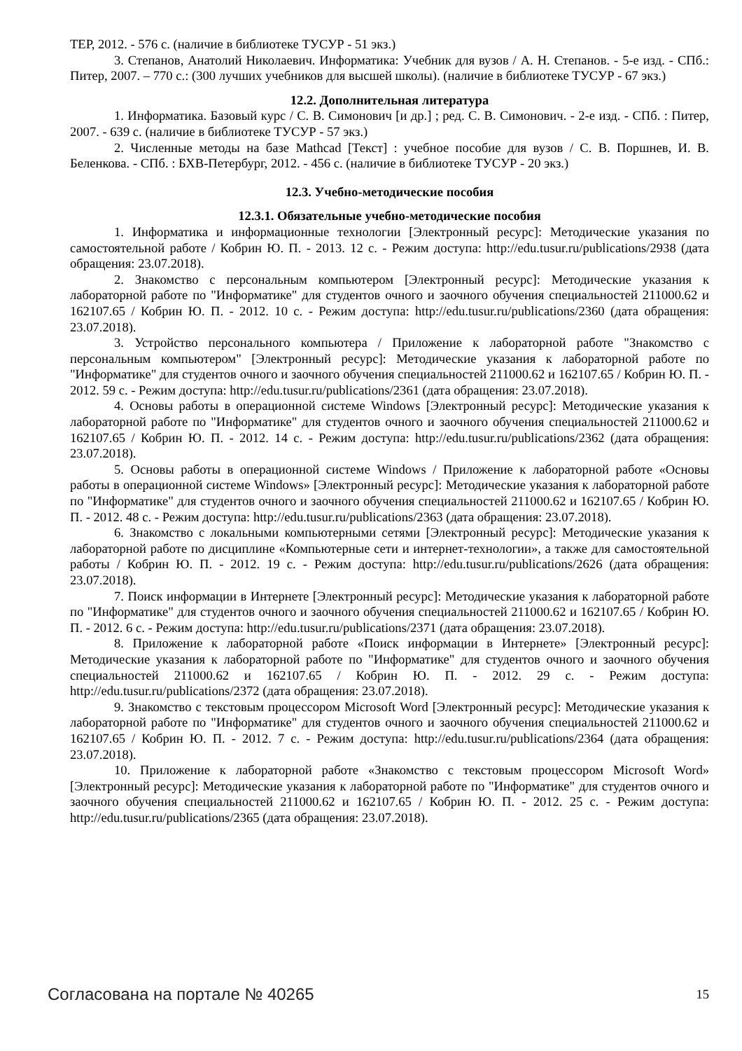ТЕР, 2012. - 576 с. (наличие в библиотеке ТУСУР - 51 экз.)
3. Степанов, Анатолий Николаевич. Информатика: Учебник для вузов / А. Н. Степанов. - 5-е изд. - СПб.: Питер, 2007. – 770 с.: (300 лучших учебников для высшей школы). (наличие в библиотеке ТУСУР - 67 экз.)
12.2. Дополнительная литература
1. Информатика. Базовый курс / С. В. Симонович [и др.] ; ред. С. В. Симонович. - 2-е изд. - СПб. : Питер, 2007. - 639 с. (наличие в библиотеке ТУСУР - 57 экз.)
2. Численные методы на базе Mathcad [Текст] : учебное пособие для вузов / С. В. Поршнев, И. В. Беленкова. - СПб. : БХВ-Петербург, 2012. - 456 с. (наличие в библиотеке ТУСУР - 20 экз.)
12.3. Учебно-методические пособия
12.3.1. Обязательные учебно-методические пособия
1. Информатика и информационные технологии [Электронный ресурс]: Методические указания по самостоятельной работе / Кобрин Ю. П. - 2013. 12 с. - Режим доступа: http://edu.tusur.ru/publications/2938 (дата обращения: 23.07.2018).
2. Знакомство с персональным компьютером [Электронный ресурс]: Методические указания к лабораторной работе по "Информатике" для студентов очного и заочного обучения специальностей 211000.62 и 162107.65 / Кобрин Ю. П. - 2012. 10 с. - Режим доступа: http://edu.tusur.ru/publications/2360 (дата обращения: 23.07.2018).
3. Устройство персонального компьютера / Приложение к лабораторной работе "Знакомство с персональным компьютером" [Электронный ресурс]: Методические указания к лабораторной работе по "Информатике" для студентов очного и заочного обучения специальностей 211000.62 и 162107.65 / Кобрин Ю. П. - 2012. 59 с. - Режим доступа: http://edu.tusur.ru/publications/2361 (дата обращения: 23.07.2018).
4. Основы работы в операционной системе Windows [Электронный ресурс]: Методические указания к лабораторной работе по "Информатике" для студентов очного и заочного обучения специальностей 211000.62 и 162107.65 / Кобрин Ю. П. - 2012. 14 с. - Режим доступа: http://edu.tusur.ru/publications/2362 (дата обращения: 23.07.2018).
5. Основы работы в операционной системе Windows / Приложение к лабораторной работе «Основы работы в операционной системе Windows» [Электронный ресурс]: Методические указания к лабораторной работе по "Информатике" для студентов очного и заочного обучения специальностей 211000.62 и 162107.65 / Кобрин Ю. П. - 2012. 48 с. - Режим доступа: http://edu.tusur.ru/publications/2363 (дата обращения: 23.07.2018).
6. Знакомство с локальными компьютерными сетями [Электронный ресурс]: Методические указания к лабораторной работе по дисциплине «Компьютерные сети и интернет-технологии», а также для самостоятельной работы / Кобрин Ю. П. - 2012. 19 с. - Режим доступа: http://edu.tusur.ru/publications/2626 (дата обращения: 23.07.2018).
7. Поиск информации в Интернете [Электронный ресурс]: Методические указания к лабораторной работе по "Информатике" для студентов очного и заочного обучения специальностей 211000.62 и 162107.65 / Кобрин Ю. П. - 2012. 6 с. - Режим доступа: http://edu.tusur.ru/publications/2371 (дата обращения: 23.07.2018).
8. Приложение к лабораторной работе «Поиск информации в Интернете» [Электронный ресурс]: Методические указания к лабораторной работе по "Информатике" для студентов очного и заочного обучения специальностей 211000.62 и 162107.65 / Кобрин Ю. П. - 2012. 29 с. - Режим доступа: http://edu.tusur.ru/publications/2372 (дата обращения: 23.07.2018).
9. Знакомство с текстовым процессором Microsoft Word [Электронный ресурс]: Методические указания к лабораторной работе по "Информатике" для студентов очного и заочного обучения специальностей 211000.62 и 162107.65 / Кобрин Ю. П. - 2012. 7 с. - Режим доступа: http://edu.tusur.ru/publications/2364 (дата обращения: 23.07.2018).
10. Приложение к лабораторной работе «Знакомство с текстовым процессором Microsoft Word» [Электронный ресурс]: Методические указания к лабораторной работе по "Информатике" для студентов очного и заочного обучения специальностей 211000.62 и 162107.65 / Кобрин Ю. П. - 2012. 25 с. - Режим доступа: http://edu.tusur.ru/publications/2365 (дата обращения: 23.07.2018).
Согласована на портале № 40265 15